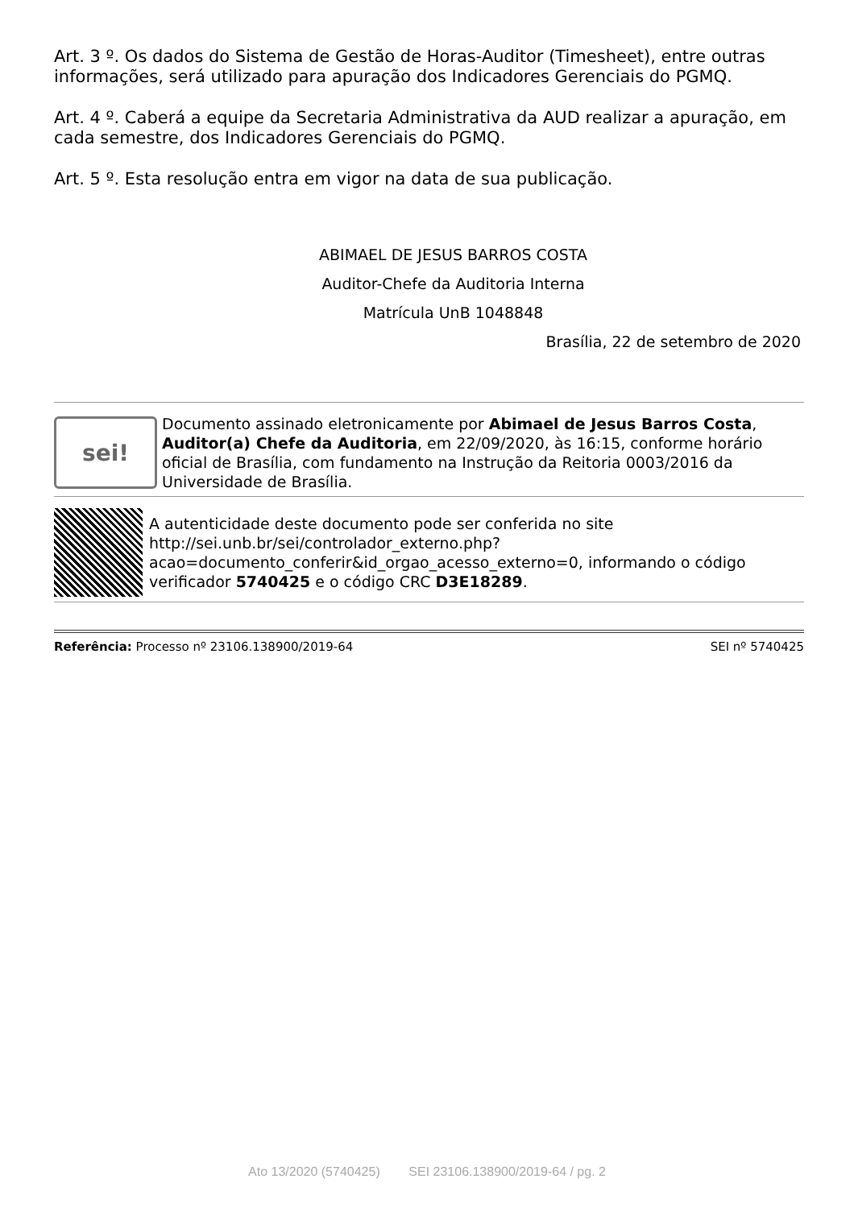Art. 3 º. Os dados do Sistema de Gestão de Horas-Auditor (Timesheet), entre outras informações, será utilizado para apuração dos Indicadores Gerenciais do PGMQ.
Art. 4 º. Caberá a equipe da Secretaria Administrativa da AUD realizar a apuração, em cada semestre, dos Indicadores Gerenciais do PGMQ.
Art. 5 º. Esta resolução entra em vigor na data de sua publicação.
ABIMAEL DE JESUS BARROS COSTA
Auditor-Chefe da Auditoria Interna
Matrícula UnB 1048848
Brasília, 22 de setembro de 2020
sei!
Documento assinado eletronicamente por Abimael de Jesus Barros Costa, Auditor(a) Chefe da Auditoria, em 22/09/2020, às 16:15, conforme horário oficial de Brasília, com fundamento na Instrução da Reitoria 0003/2016 da Universidade de Brasília.
A autenticidade deste documento pode ser conferida no site http://sei.unb.br/sei/controlador_externo.php?acao=documento_conferir&id_orgao_acesso_externo=0, informando o código verificador 5740425 e o código CRC D3E18289.
Referência: Processo nº 23106.138900/2019-64 SEI nº 5740425
Ato 13/2020 (5740425) SEI 23106.138900/2019-64 / pg. 2